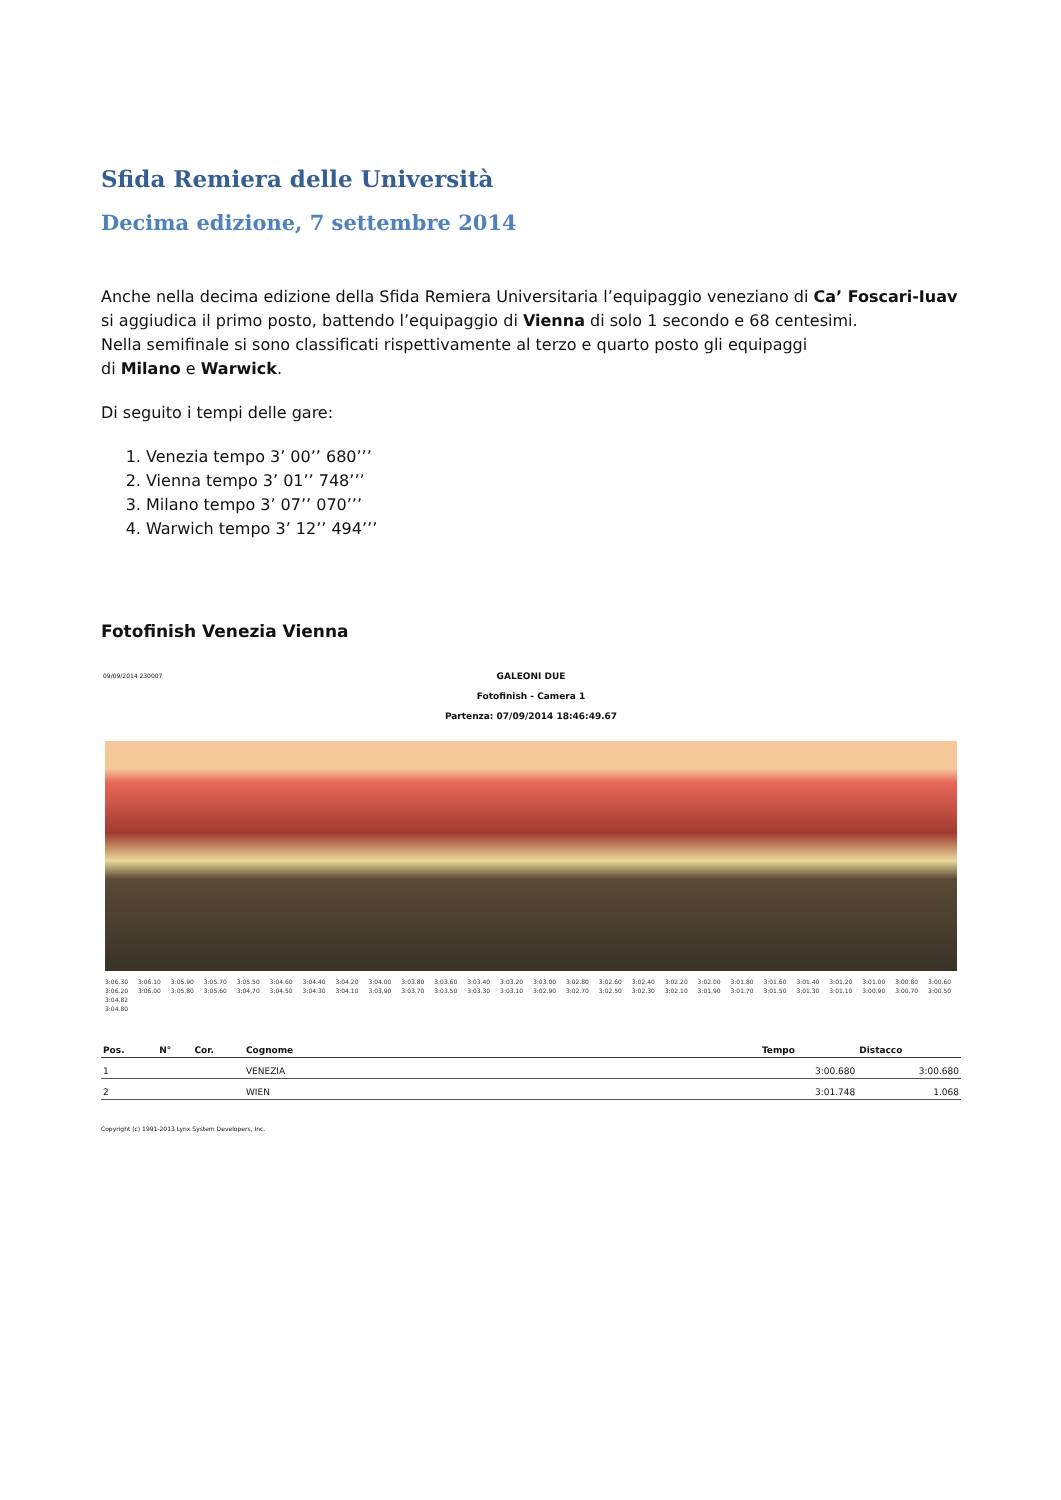Sfida Remiera delle Università
Decima edizione, 7 settembre 2014
Anche nella decima edizione della Sfida Remiera Universitaria l’equipaggio veneziano di Ca’ Foscari-Iuav si aggiudica il primo posto, battendo l’equipaggio di Vienna di solo 1 secondo e 68 centesimi.
Nella semifinale si sono classificati rispettivamente al terzo e quarto posto gli equipaggi
di Milano e Warwick.
Di seguito i tempi delle gare:
1. Venezia tempo 3’ 00’’ 680’’’
2. Vienna tempo 3’ 01’’ 748’’’
3. Milano tempo 3’ 07’’ 070’’’
4. Warwich tempo 3’ 12’’ 494’’’
Fotofinish Venezia Vienna
09/09/2014 230007 GALEONI DUE
Fotofinish - Camera 1
Partenza: 07/09/2014 18:46:49.67
3:06.30 3:06.10 3:05.90 3:05.70 3:05.50 3:04.60 3:04.40 3:04.20 3:04.00 3:03.80 3:03.60 3:03.40 3:03.20 3:03.00 3:02.80 3:02.60 3:02.40 3:02.20 3:02.00 3:01.80 3:01.60 3:01.40 3:01.20 3:01.00 3:00.80 3:00.60
3:06.20 3:06.00 3:05.80 3:05.60 3:04.70 3:04.50 3:04.30 3:04.10 3:03.90 3:03.70 3:03.50 3:03.30 3:03.10 3:02.90 3:02.70 3:02.50 3:02.30 3:02.10 3:01.90 3:01.70 3:01.50 3:01.30 3:01.10 3:00.90 3:00.70 3:00.50
3:04.82
3:04.80
| Pos. | N° | Cor. | Cognome | Tempo | Distacco |
| --- | --- | --- | --- | --- | --- |
| 1 | | | VENEZIA | 3:00.680 | 3:00.680 |
| 2 | | | WIEN | 3:01.748 | 1.068 |
Copyright (c) 1991-2013 Lynx System Developers, Inc.